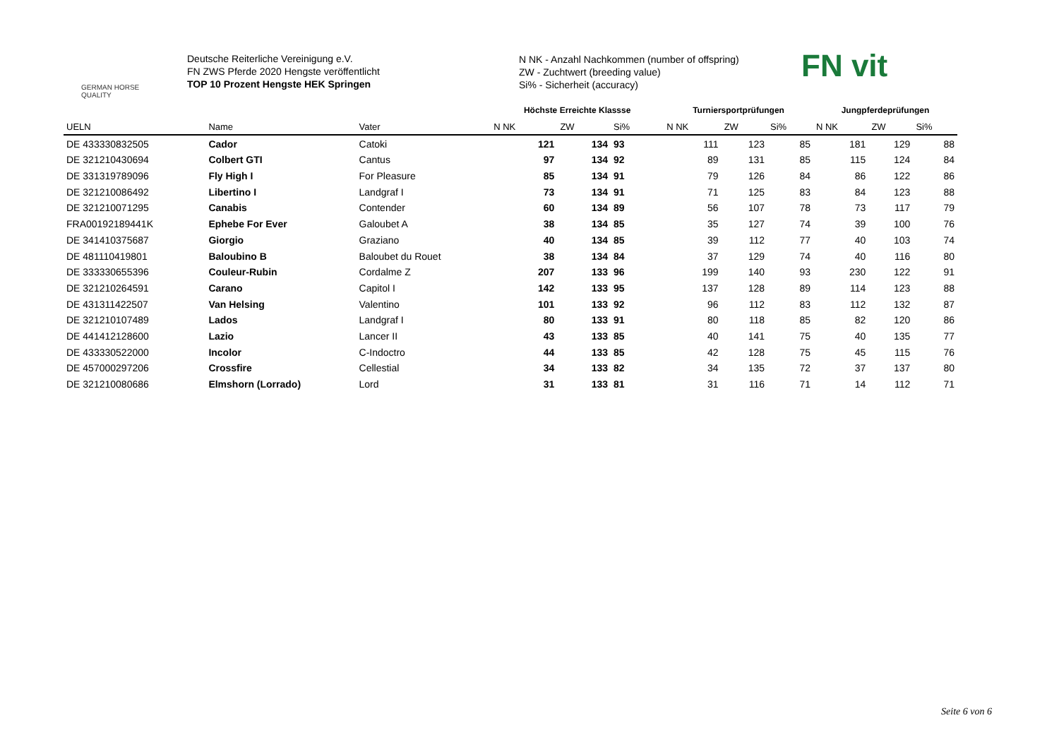GERMAN HORSE
QUALITY
Deutsche Reiterliche Vereinigung e.V.
FN ZWS Pferde 2020 Hengste veröffentlicht
TOP 10 Prozent Hengste HEK Springen
N NK - Anzahl Nachkommen (number of offspring)
ZW - Zuchtwert (breeding value)
Si% - Sicherheit (accuracy)
FN vit
| | | | Höchste Erreichte Klassse | | | Turniersportprüfungen | | | Jungpferdeprüfungen | | |
| --- | --- | --- | --- | --- | --- | --- | --- | --- | --- | --- | --- |
| UELN | Name | Vater | N NK | ZW | Si% | N NK | ZW | Si% | N NK | ZW | Si% |
| DE 433330832505 | Cador | Catoki | 121 | 134 | 93 | 111 | 123 | 85 | 181 | 129 | 88 |
| DE 321210430694 | Colbert GTI | Cantus | 97 | 134 | 92 | 89 | 131 | 85 | 115 | 124 | 84 |
| DE 331319789096 | Fly High I | For Pleasure | 85 | 134 | 91 | 79 | 126 | 84 | 86 | 122 | 86 |
| DE 321210086492 | Libertino I | Landgraf I | 73 | 134 | 91 | 71 | 125 | 83 | 84 | 123 | 88 |
| DE 321210071295 | Canabis | Contender | 60 | 134 | 89 | 56 | 107 | 78 | 73 | 117 | 79 |
| FRA00192189441K | Ephebe For Ever | Galoubet A | 38 | 134 | 85 | 35 | 127 | 74 | 39 | 100 | 76 |
| DE 341410375687 | Giorgio | Graziano | 40 | 134 | 85 | 39 | 112 | 77 | 40 | 103 | 74 |
| DE 481110419801 | Baloubino B | Baloubet du Rouet | 38 | 134 | 84 | 37 | 129 | 74 | 40 | 116 | 80 |
| DE 333330655396 | Couleur-Rubin | Cordalme Z | 207 | 133 | 96 | 199 | 140 | 93 | 230 | 122 | 91 |
| DE 321210264591 | Carano | Capitol I | 142 | 133 | 95 | 137 | 128 | 89 | 114 | 123 | 88 |
| DE 431311422507 | Van Helsing | Valentino | 101 | 133 | 92 | 96 | 112 | 83 | 112 | 132 | 87 |
| DE 321210107489 | Lados | Landgraf I | 80 | 133 | 91 | 80 | 118 | 85 | 82 | 120 | 86 |
| DE 441412128600 | Lazio | Lancer II | 43 | 133 | 85 | 40 | 141 | 75 | 40 | 135 | 77 |
| DE 433330522000 | Incolor | C-Indoctro | 44 | 133 | 85 | 42 | 128 | 75 | 45 | 115 | 76 |
| DE 457000297206 | Crossfire | Cellestial | 34 | 133 | 82 | 34 | 135 | 72 | 37 | 137 | 80 |
| DE 321210080686 | Elmshorn (Lorrado) | Lord | 31 | 133 | 81 | 31 | 116 | 71 | 14 | 112 | 71 |
Seite 6 von 6